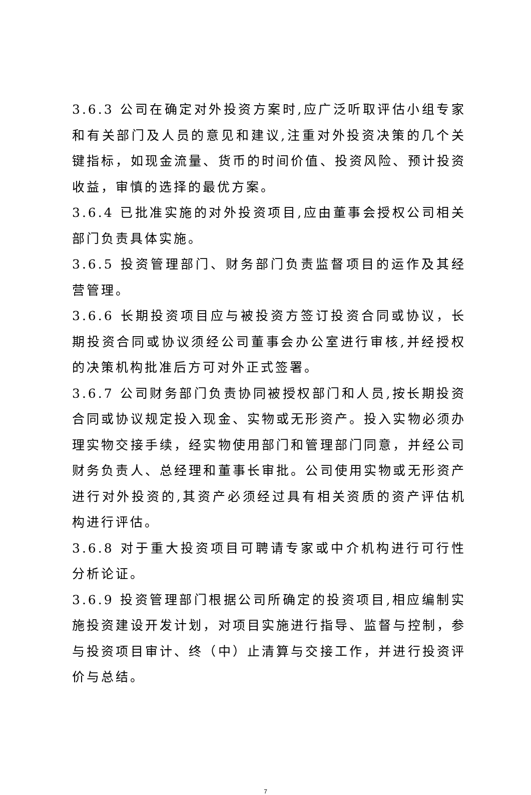3.6.3 公司在确定对外投资方案时,应广泛听取评估小组专家和有关部门及人员的意见和建议,注重对外投资决策的几个关键指标，如现金流量、货币的时间价值、投资风险、预计投资收益，审慎的选择的最优方案。
3.6.4 已批准实施的对外投资项目,应由董事会授权公司相关部门负责具体实施。
3.6.5 投资管理部门、财务部门负责监督项目的运作及其经营管理。
3.6.6 长期投资项目应与被投资方签订投资合同或协议，长期投资合同或协议须经公司董事会办公室进行审核,并经授权的决策机构批准后方可对外正式签署。
3.6.7 公司财务部门负责协同被授权部门和人员,按长期投资合同或协议规定投入现金、实物或无形资产。投入实物必须办理实物交接手续，经实物使用部门和管理部门同意，并经公司财务负责人、总经理和董事长审批。公司使用实物或无形资产进行对外投资的,其资产必须经过具有相关资质的资产评估机构进行评估。
3.6.8 对于重大投资项目可聘请专家或中介机构进行可行性分析论证。
3.6.9 投资管理部门根据公司所确定的投资项目,相应编制实施投资建设开发计划，对项目实施进行指导、监督与控制，参与投资项目审计、终（中）止清算与交接工作，并进行投资评价与总结。
7